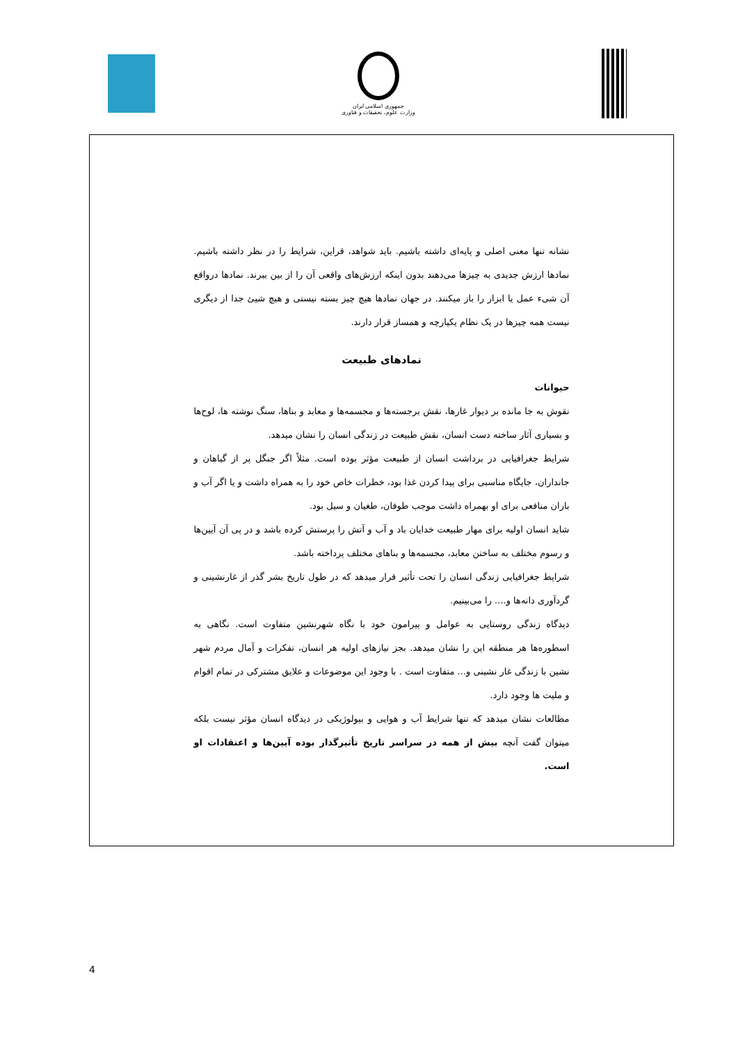جمهوری اسلامی ایران
وزارت علوم، تحقیقات و فناوری
نشانه تنها معنی اصلی و پایه‌ای داشته باشیم. باید شواهد، قراین، شرایط را در نظر داشته باشیم. نمادها ارزش جدیدی به چیزها می‌دهند بدون اینکه ارزش‌های واقعی آن را از بین ببرند. نمادها درواقع آن شیء عمل یا ابزار را باز میکنند. در جهان نمادها هیچ چیز بسته نیستی و هیچ شیئ جدا از دیگری نیست همه چیزها در یک نظام یکپارچه و همساز قرار دارند.
نمادهای طبیعت
حیوانات
نقوش به جا مانده بر دیوار غارها، نقش برجسته‌ها و مجسمه‌ها و معابد و بناها، سنگ نوشته ها، لوح‌ها و بسیاری آثار ساخته دست انسان، نقش طبیعت در زندگی انسان را نشان میدهد.
شرایط جغرافیایی در برداشت انسان از طبیعت مؤثر بوده است. مثلاً اگر جنگل پر از گیاهان و جانداران، جایگاه مناسبی برای پیدا کردن غذا بود، خطرات خاص خود را به همراه داشت و یا اگر آب و باران منافعی برای او بهمراه داشت موجب طوفان، طغیان و سیل بود.
شاید انسان اولیه برای مهار طبیعت خدایان باد و آب و آتش را پرستش کرده باشد و در پی آن آیین‌ها و رسوم مختلف به ساختن معابد، مجسمه‌ها و بناهای مختلف پرداخته باشد.
شرایط جغرافیایی زندگی انسان را تحت تأثیر قرار میدهد که در طول تاریخ بشر گذر از غارنشینی و گردآوری دانه‌ها و.... را می‌بینیم.
دیدگاه زندگی روستایی به عوامل و پیرامون خود با نگاه شهرنشین متفاوت است. نگاهی به اسطوره‌ها هر منطقه این را نشان میدهد. بجز نیازهای اولیه هر انسان، تفکرات و آمال مردم شهر نشین با زندگی غار نشینی و... متفاوت است . با وجود این موضوعات و علایق مشترکی در تمام اقوام و ملیت ها وجود دارد.
مطالعات نشان میدهد که تنها شرایط آب و هوایی و بیولوژیکی در دیدگاه انسان مؤثر نیست بلکه میتوان گفت آنچه بیش از همه در سراسر تاریخ تأثیرگذار بوده آیین‌ها و اعتقادات او است.
4